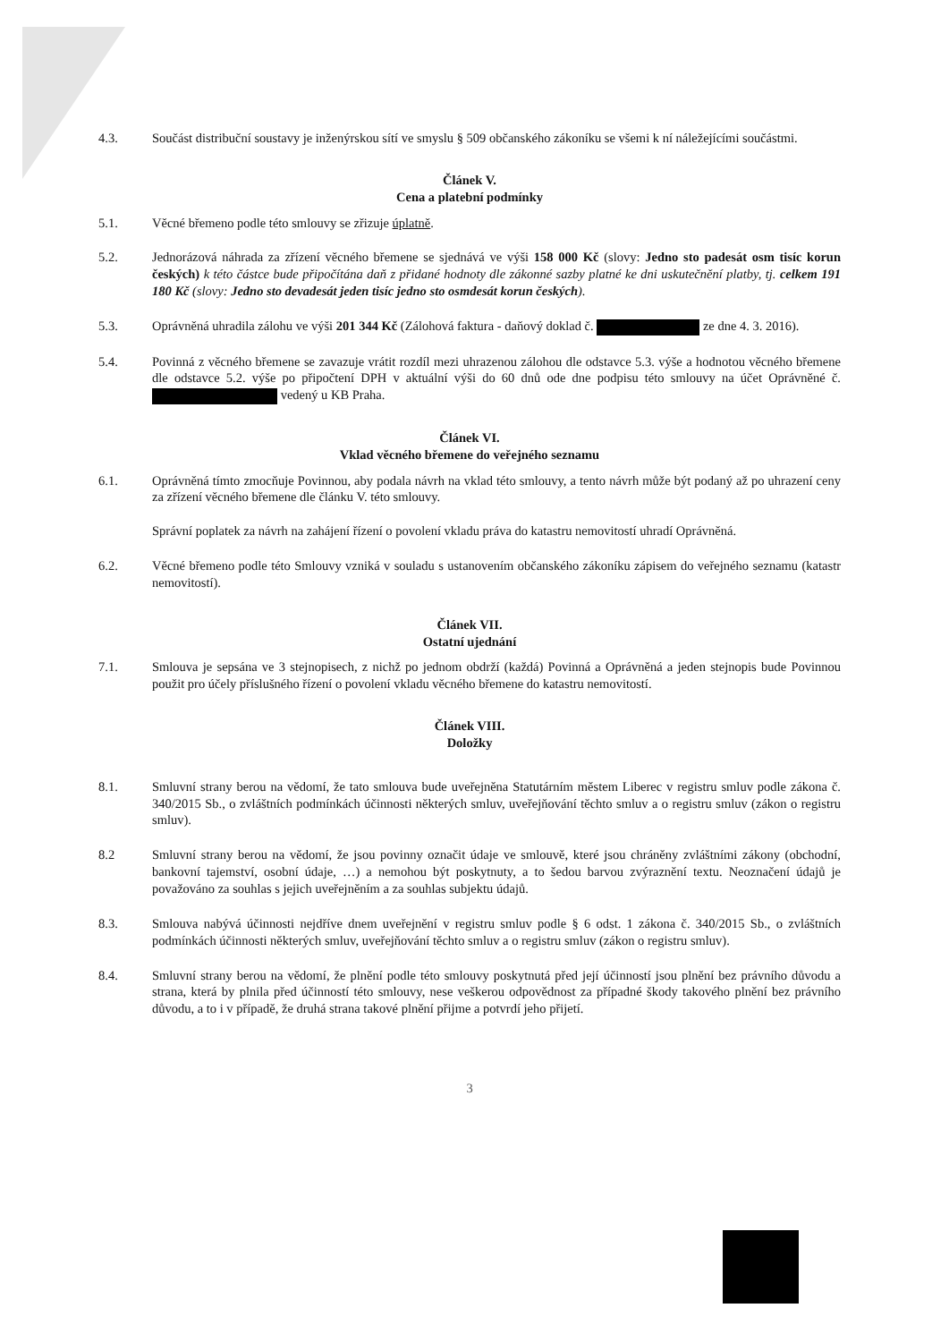4.3. Součást distribuční soustavy je inženýrskou sítí ve smyslu § 509 občanského zákoníku se všemi k ní náležejícími součástmi.
Článek V.
Cena a platební podmínky
5.1. Věcné břemeno podle této smlouvy se zřizuje úplatně.
5.2. Jednorázová náhrada za zřízení věcného břemene se sjednává ve výši 158 000 Kč (slovy: Jedno sto padesát osm tisíc korun českých) k této částce bude připočítána daň z přidané hodnoty dle zákonné sazby platné ke dni uskutečnění platby, tj. celkem 191 180 Kč (slovy: Jedno sto devadesát jeden tisíc jedno sto osmdesát korun českých).
5.3. Oprávněná uhradila zálohu ve výši 201 344 Kč (Zálohová faktura - daňový doklad č. ze dne 4. 3. 2016).
5.4. Povinná z věcného břemene se zavazuje vrátit rozdíl mezi uhrazenou zálohou dle odstavce 5.3. výše a hodnotou věcného břemene dle odstavce 5.2. výše po připočtení DPH v aktuální výši do 60 dnů ode dne podpisu této smlouvy na účet Oprávněné č. vedený u KB Praha.
Článek VI.
Vklad věcného břemene do veřejného seznamu
6.1. Oprávněná tímto zmocňuje Povinnou, aby podala návrh na vklad této smlouvy, a tento návrh může být podaný až po uhrazení ceny za zřízení věcného břemene dle článku V. této smlouvy.
Správní poplatek za návrh na zahájení řízení o povolení vkladu práva do katastru nemovitostí uhradí Oprávněná.
6.2. Věcné břemeno podle této Smlouvy vzniká v souladu s ustanovením občanského zákoníku zápisem do veřejného seznamu (katastr nemovitostí).
Článek VII.
Ostatní ujednání
7.1. Smlouva je sepsána ve 3 stejnopisech, z nichž po jednom obdrží (každá) Povinná a Oprávněná a jeden stejnopis bude Povinnou použit pro účely příslušného řízení o povolení vkladu věcného břemene do katastru nemovitostí.
Článek VIII.
Doložky
8.1. Smluvní strany berou na vědomí, že tato smlouva bude uveřejněna Statutárním městem Liberec v registru smluv podle zákona č. 340/2015 Sb., o zvláštních podmínkách účinnosti některých smluv, uveřejňování těchto smluv a o registru smluv (zákon o registru smluv).
8.2 Smluvní strany berou na vědomí, že jsou povinny označit údaje ve smlouvě, které jsou chráněny zvláštními zákony (obchodní, bankovní tajemství, osobní údaje, …) a nemohou být poskytnuty, a to šedou barvou zvýraznění textu. Neoznačení údajů je považováno za souhlas s jejich uveřejněním a za souhlas subjektu údajů.
8.3. Smlouva nabývá účinnosti nejdříve dnem uveřejnění v registru smluv podle § 6 odst. 1 zákona č. 340/2015 Sb., o zvláštních podmínkách účinnosti některých smluv, uveřejňování těchto smluv a o registru smluv (zákon o registru smluv).
8.4. Smluvní strany berou na vědomí, že plnění podle této smlouvy poskytnutá před její účinností jsou plnění bez právního důvodu a strana, která by plnila před účinností této smlouvy, nese veškerou odpovědnost za případné škody takového plnění bez právního důvodu, a to i v případě, že druhá strana takové plnění přijme a potvrdí jeho přijetí.
3